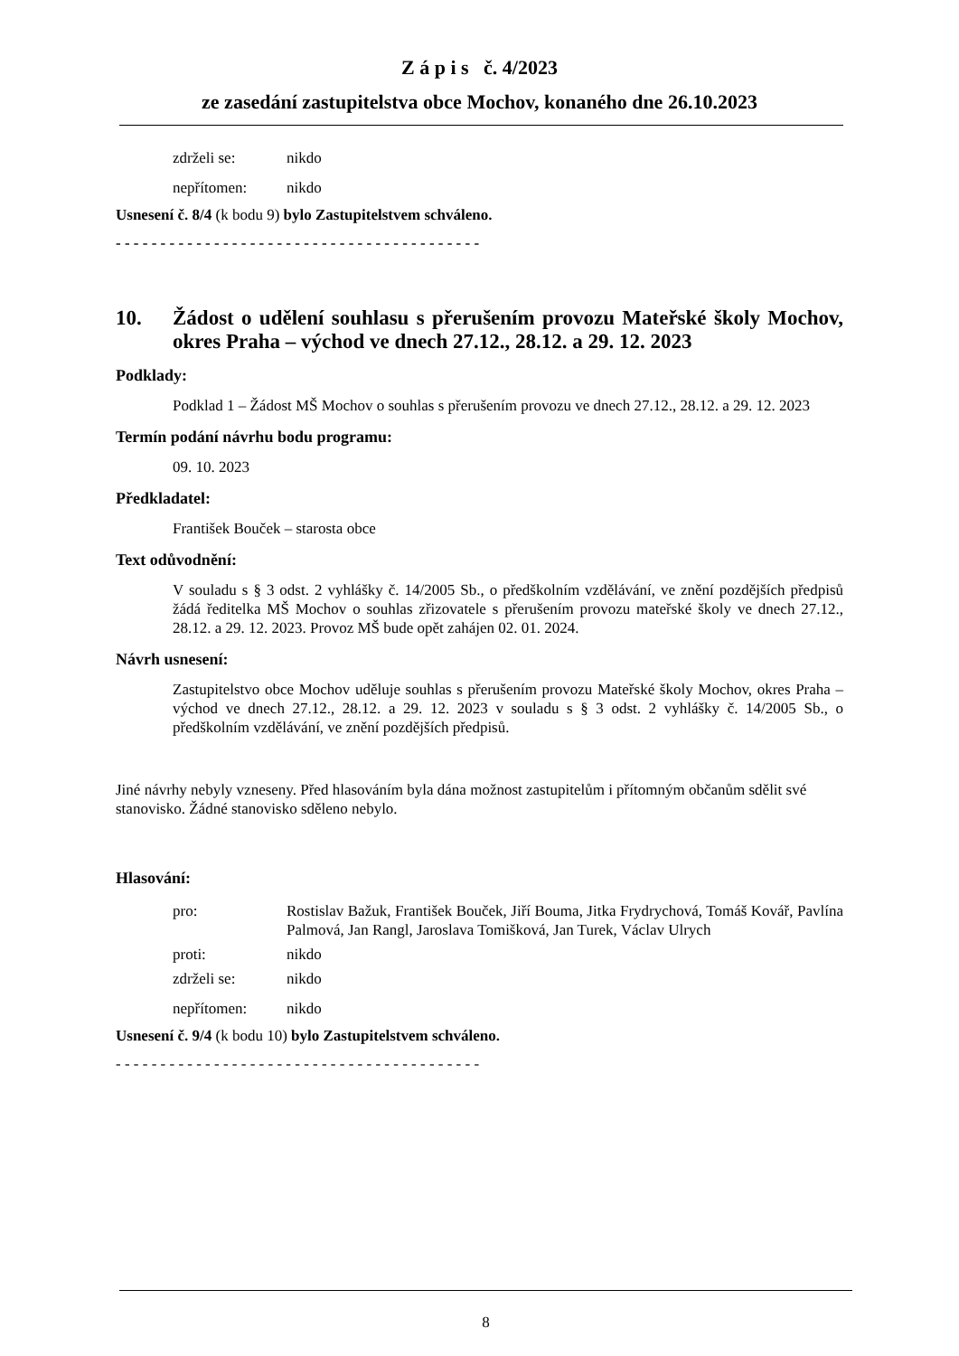Z á p i s č. 4/2023
ze zasedání zastupitelstva obce Mochov, konaného dne 26.10.2023
| zdrželi se: | nikdo |
| nepřítomen: | nikdo |
Usnesení č. 8/4 (k bodu 9) bylo Zastupitelstvem schváleno.
- - - - - - - - - - - - - - - - - - - - - - - - - - - - - - - - - - - - - - - - -
10. Žádost o udělení souhlasu s přerušením provozu Mateřské školy Mochov, okres Praha – východ ve dnech 27.12., 28.12. a 29. 12. 2023
Podklady:
Podklad 1 – Žádost MŠ Mochov o souhlas s přerušením provozu ve dnech 27.12., 28.12. a 29. 12. 2023
Termín podání návrhu bodu programu:
09. 10. 2023
Předkladatel:
František Bouček – starosta obce
Text odůvodnění:
V souladu s § 3 odst. 2 vyhlášky č. 14/2005 Sb., o předškolním vzdělávání, ve znění pozdějších předpisů žádá ředitelka MŠ Mochov o souhlas zřizovatele s přerušením provozu mateřské školy ve dnech 27.12., 28.12. a 29. 12. 2023. Provoz MŠ bude opět zahájen 02. 01. 2024.
Návrh usnesení:
Zastupitelstvo obce Mochov uděluje souhlas s přerušením provozu Mateřské školy Mochov, okres Praha – východ ve dnech 27.12., 28.12. a 29. 12. 2023 v souladu s § 3 odst. 2 vyhlášky č. 14/2005 Sb., o předškolním vzdělávání, ve znění pozdějších předpisů.
Jiné návrhy nebyly vzneseny. Před hlasováním byla dána možnost zastupitelům i přítomným občanům sdělit své stanovisko. Žádné stanovisko sděleno nebylo.
Hlasování:
| pro: | Rostislav Bažuk, František Bouček, Jiří Bouma, Jitka Frydrychová, Tomáš Kovář, Pavlína Palmová, Jan Rangl, Jaroslava Tomišková, Jan Turek, Václav Ulrych |
| proti: | nikdo |
| zdrželi se: | nikdo |
| nepřítomen: | nikdo |
Usnesení č. 9/4 (k bodu 10) bylo Zastupitelstvem schváleno.
- - - - - - - - - - - - - - - - - - - - - - - - - - - - - - - - - - - - - - - - -
8